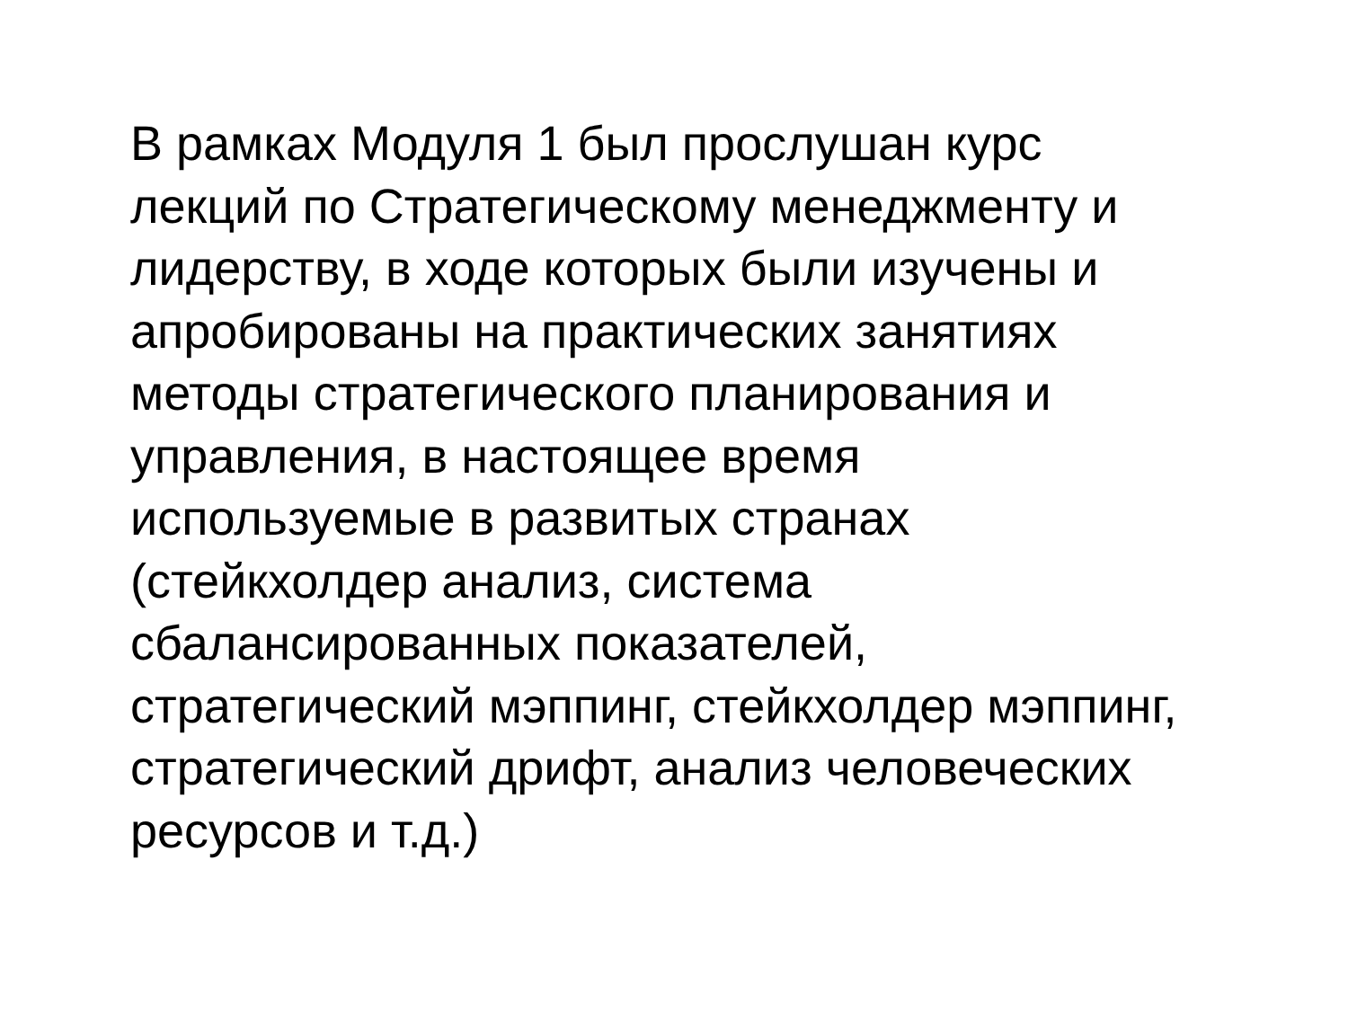В рамках Модуля 1 был прослушан курс
лекций по Стратегическому менеджменту и
лидерству, в ходе которых были изучены и
апробированы на практических занятиях
методы стратегического планирования и
управления, в настоящее время
используемые в развитых странах
(стейкхолдер анализ, система
сбалансированных показателей,
стратегический мэппинг, стейкхолдер мэппинг,
стратегический дрифт, анализ человеческих
ресурсов и т.д.)